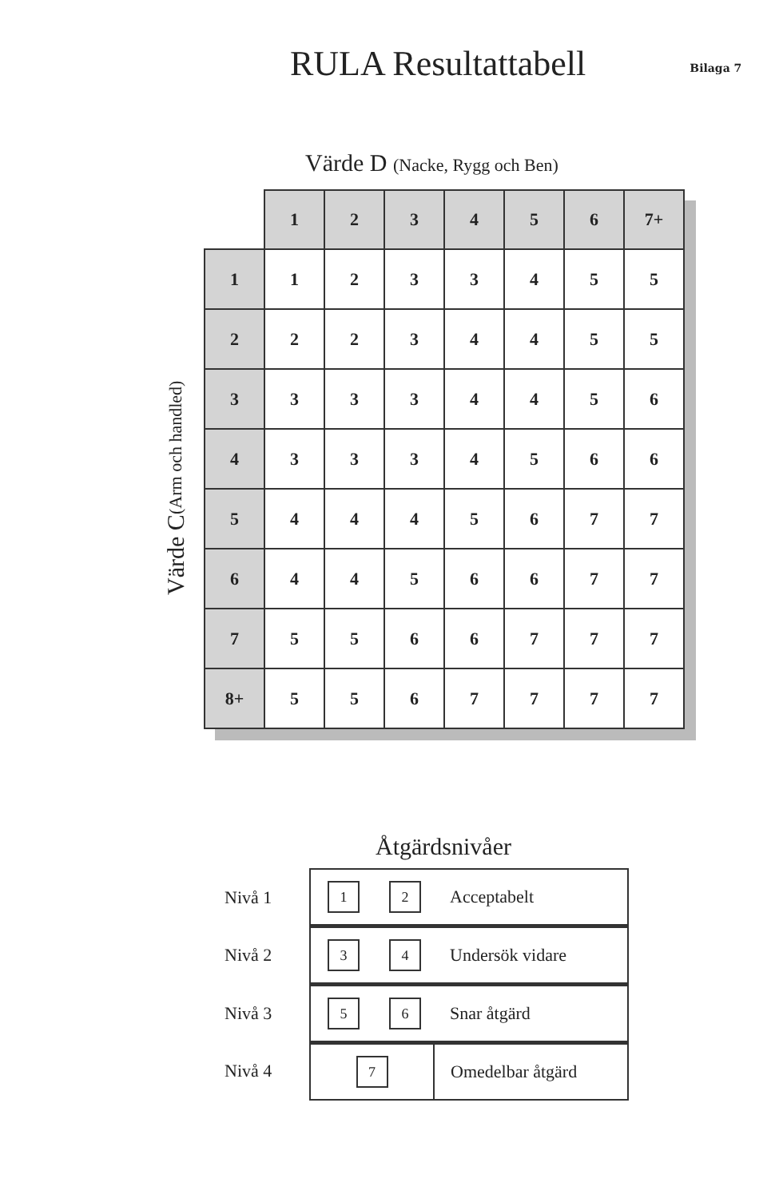RULA Resultattabell
Bilaga 7
Värde D (Nacke, Rygg och Ben)
Värde C (Arm och handled)
| | 1 | 2 | 3 | 4 | 5 | 6 | 7+ |
| --- | --- | --- | --- | --- | --- | --- | --- |
| 1 | 1 | 2 | 3 | 3 | 4 | 5 | 5 |
| 2 | 2 | 2 | 3 | 4 | 4 | 5 | 5 |
| 3 | 3 | 3 | 3 | 4 | 4 | 5 | 6 |
| 4 | 3 | 3 | 3 | 4 | 5 | 6 | 6 |
| 5 | 4 | 4 | 4 | 5 | 6 | 7 | 7 |
| 6 | 4 | 4 | 5 | 6 | 6 | 7 | 7 |
| 7 | 5 | 5 | 6 | 6 | 7 | 7 | 7 |
| 8+ | 5 | 5 | 6 | 7 | 7 | 7 | 7 |
Åtgärdsnivåer
| Nivå 1 | 1 | 2 | Acceptabelt |
| Nivå 2 | 3 | 4 | Undersök vidare |
| Nivå 3 | 5 | 6 | Snar åtgärd |
| Nivå 4 | 7 | | Omedelbar åtgärd |